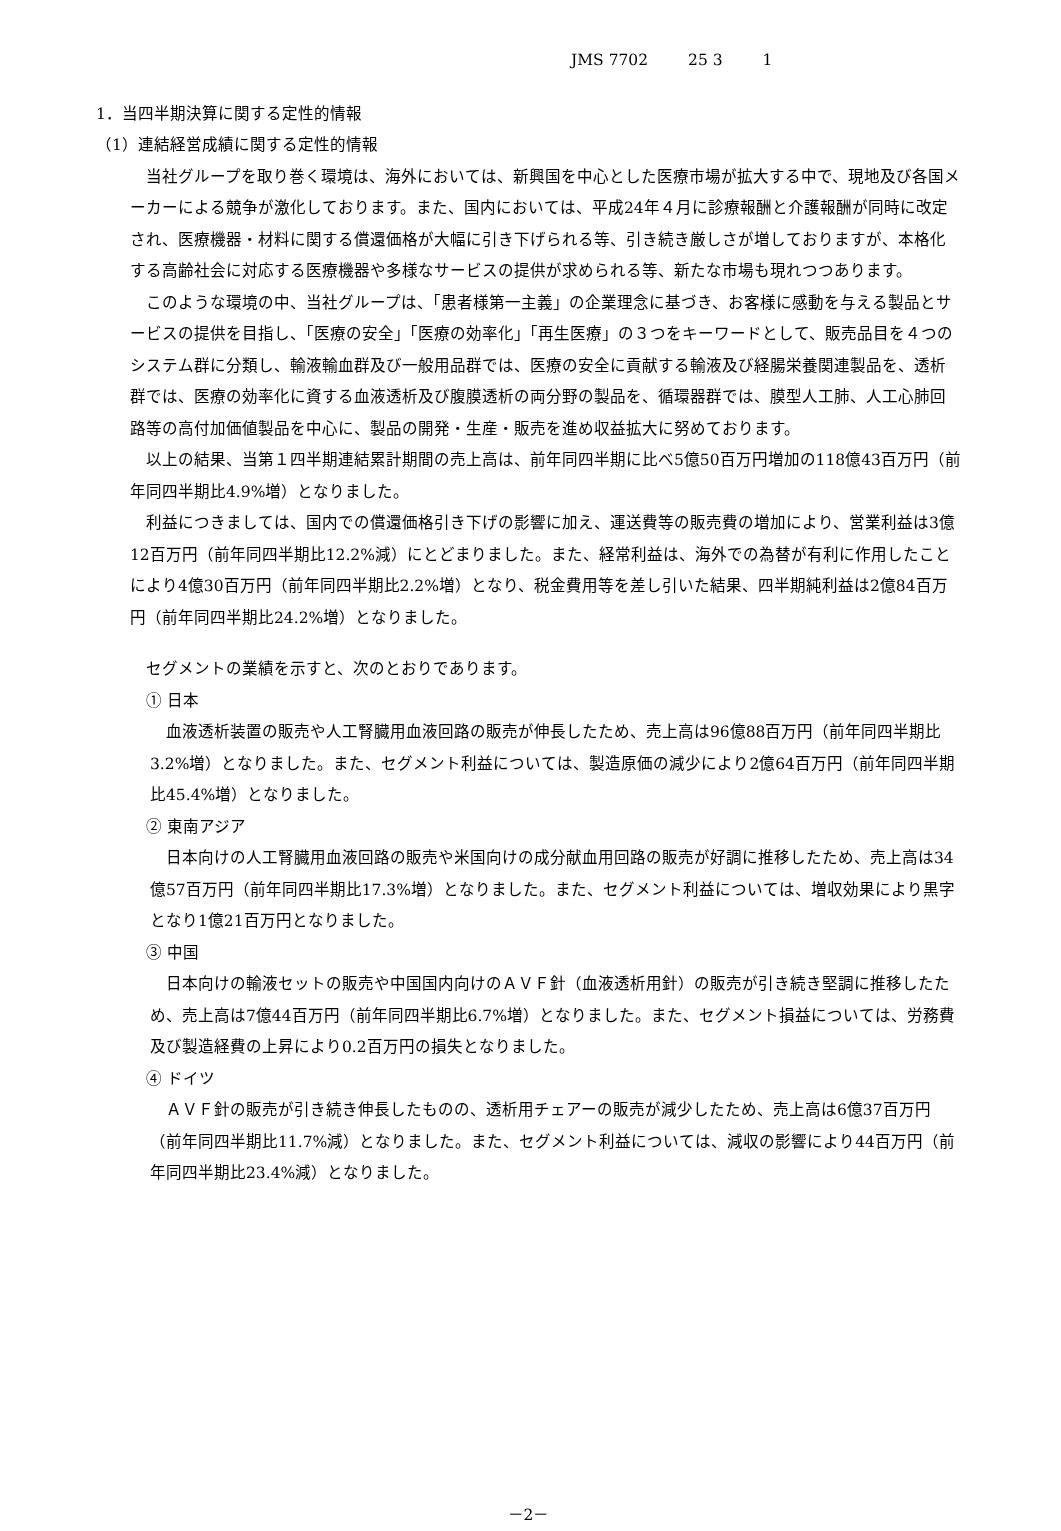JMS 7702 25 3 1
1．当四半期決算に関する定性的情報
（1）連結経営成績に関する定性的情報
当社グループを取り巻く環境は、海外においては、新興国を中心とした医療市場が拡大する中で、現地及び各国メーカーによる競争が激化しております。また、国内においては、平成24年４月に診療報酬と介護報酬が同時に改定され、医療機器・材料に関する償還価格が大幅に引き下げられる等、引き続き厳しさが増しておりますが、本格化する高齢社会に対応する医療機器や多様なサービスの提供が求められる等、新たな市場も現れつつあります。
このような環境の中、当社グループは、「患者様第一主義」の企業理念に基づき、お客様に感動を与える製品とサービスの提供を目指し、「医療の安全」「医療の効率化」「再生医療」の３つをキーワードとして、販売品目を４つのシステム群に分類し、輸液輸血群及び一般用品群では、医療の安全に貢献する輸液及び経腸栄養関連製品を、透析群では、医療の効率化に資する血液透析及び腹膜透析の両分野の製品を、循環器群では、膜型人工肺、人工心肺回路等の高付加価値製品を中心に、製品の開発・生産・販売を進め収益拡大に努めております。
以上の結果、当第１四半期連結累計期間の売上高は、前年同四半期に比べ5億50百万円増加の118億43百万円（前年同四半期比4.9%増）となりました。
利益につきましては、国内での償還価格引き下げの影響に加え、運送費等の販売費の増加により、営業利益は3億12百万円（前年同四半期比12.2%減）にとどまりました。また、経常利益は、海外での為替が有利に作用したことにより4億30百万円（前年同四半期比2.2%増）となり、税金費用等を差し引いた結果、四半期純利益は2億84百万円（前年同四半期比24.2%増）となりました。
セグメントの業績を示すと、次のとおりであります。
① 日本
血液透析装置の販売や人工腎臓用血液回路の販売が伸長したため、売上高は96億88百万円（前年同四半期比3.2%増）となりました。また、セグメント利益については、製造原価の減少により2億64百万円（前年同四半期比45.4%増）となりました。
② 東南アジア
日本向けの人工腎臓用血液回路の販売や米国向けの成分献血用回路の販売が好調に推移したため、売上高は34億57百万円（前年同四半期比17.3%増）となりました。また、セグメント利益については、増収効果により黒字となり1億21百万円となりました。
③ 中国
日本向けの輸液セットの販売や中国国内向けのＡＶＦ針（血液透析用針）の販売が引き続き堅調に推移したため、売上高は7億44百万円（前年同四半期比6.7%増）となりました。また、セグメント損益については、労務費及び製造経費の上昇により0.2百万円の損失となりました。
④ ドイツ
ＡＶＦ針の販売が引き続き伸長したものの、透析用チェアーの販売が減少したため、売上高は6億37百万円（前年同四半期比11.7%減）となりました。また、セグメント利益については、減収の影響により44百万円（前年同四半期比23.4%減）となりました。
－2－